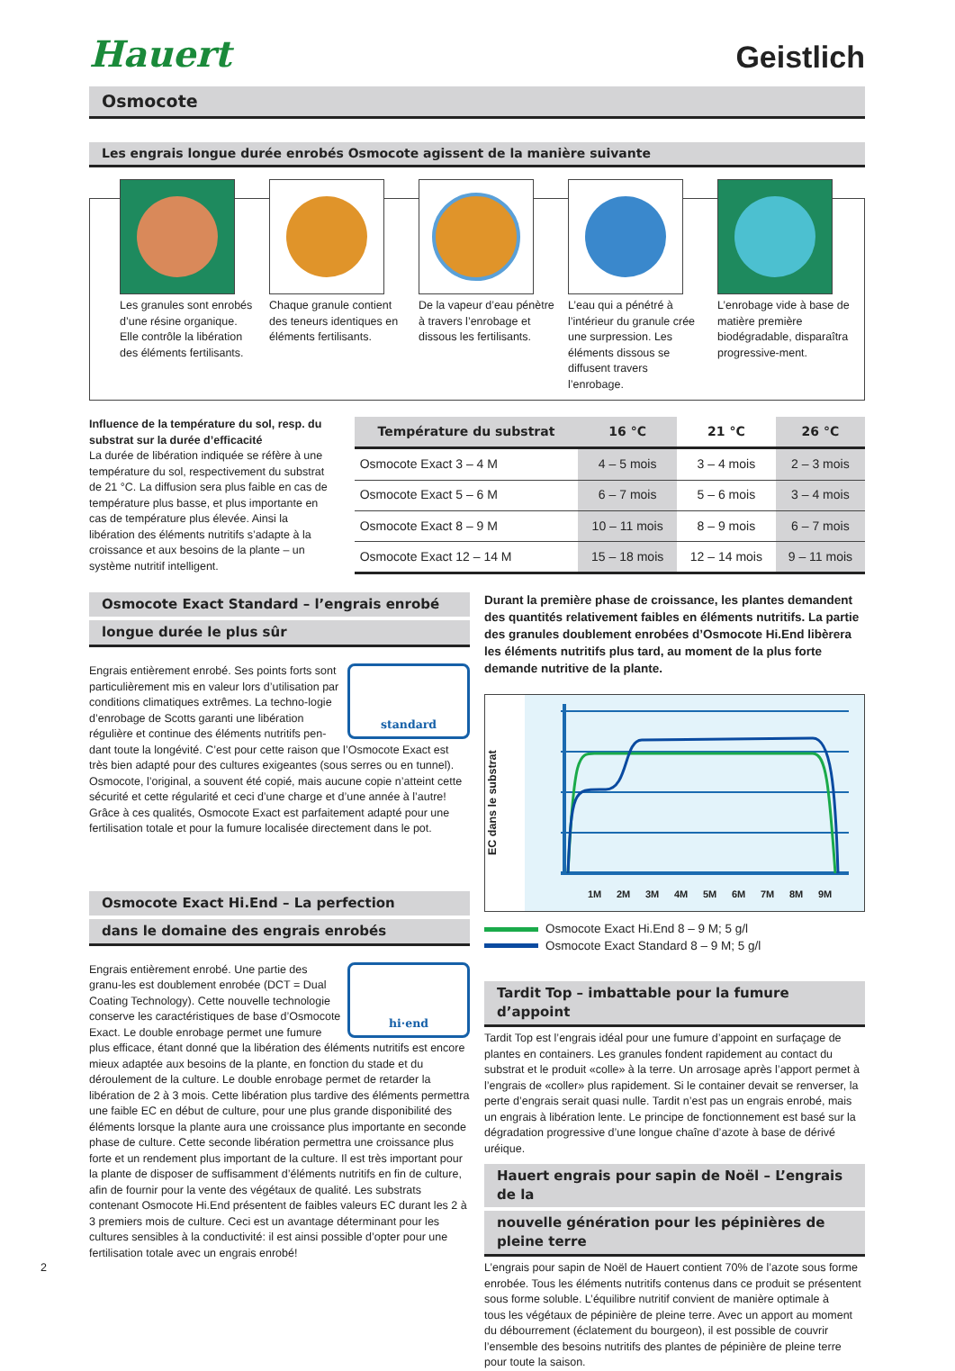Hauert
Geistlich
Osmocote
Les engrais longue durée enrobés Osmocote agissent de la manière suivante
Les granules sont enrobés d’une résine organique. Elle contrôle la libération des éléments fertilisants.
Chaque granule contient des teneurs identiques en éléments fertilisants.
De la vapeur d’eau pénètre à travers l’enrobage et dissous les fertilisants.
L’eau qui a pénétré à l’intérieur du granule crée une surpression. Les éléments dissous se diffusent travers l’enrobage.
L’enrobage vide à base de matière première biodégradable, disparaîtra progressive-ment.
Influence de la température du sol, resp. du substrat sur la durée d’efficacité
La durée de libération indiquée se réfère à une température du sol, respectivement du substrat de 21 °C. La diffusion sera plus faible en cas de température plus basse, et plus importante en cas de température plus élevée. Ainsi la libération des éléments nutritifs s’adapte à la croissance et aux besoins de la plante – un système nutritif intelligent.
| Température du substrat | 16 °C | 21 °C | 26 °C |
| --- | --- | --- | --- |
| Osmocote Exact 3 – 4 M | 4 – 5 mois | 3 – 4 mois | 2 – 3 mois |
| Osmocote Exact 5 – 6 M | 6 – 7 mois | 5 – 6 mois | 3 – 4 mois |
| Osmocote Exact 8 – 9 M | 10 – 11 mois | 8 – 9 mois | 6 – 7 mois |
| Osmocote Exact 12 – 14 M | 15 – 18 mois | 12 – 14 mois | 9 – 11 mois |
Osmocote Exact Standard – l’engrais enrobé
longue durée le plus sûr
standard Engrais entièrement enrobé. Ses points forts sont particulièrement mis en valeur lors d’utilisation par conditions climatiques extrêmes. La techno-logie d’enrobage de Scotts garanti une libération régulière et continue des éléments nutritifs pen-dant toute la longévité. C’est pour cette raison que l’Osmocote Exact est très bien adapté pour des cultures exigeantes (sous serres ou en tunnel). Osmocote, l’original, a souvent été copié, mais aucune copie n’atteint cette sécurité et cette régularité et ceci d’une charge et d’une année à l’autre! Grâce à ces qualités, Osmocote Exact est parfaitement adapté pour une fertilisation totale et pour la fumure localisée directement dans le pot.
Osmocote Exact Hi.End – La perfection
dans le domaine des engrais enrobés
hi·end Engrais entièrement enrobé. Une partie des granu-les est doublement enrobée (DCT = Dual Coating Technology). Cette nouvelle technologie conserve les caractéristiques de base d’Osmocote Exact. Le double enrobage permet une fumure plus efficace, étant donné que la libération des éléments nutritifs est encore mieux adaptée aux besoins de la plante, en fonction du stade et du déroulement de la culture. Le double enrobage permet de retarder la libération de 2 à 3 mois. Cette libération plus tardive des éléments permettra une faible EC en début de culture, pour une plus grande disponibilité des éléments lorsque la plante aura une croissance plus importante en seconde phase de culture. Cette seconde libération permettra une croissance plus forte et un rendement plus important de la culture. Il est très important pour la plante de disposer de suffisamment d’éléments nutritifs en fin de culture, afin de fournir pour la vente des végétaux de qualité. Les substrats contenant Osmocote Hi.End présentent de faibles valeurs EC durant les 2 à 3 premiers mois de culture. Ceci est un avantage déterminant pour les cultures sensibles à la conductivité: il est ainsi possible d’opter pour une fertilisation totale avec un engrais enrobé!
Durant la première phase de croissance, les plantes demandent des quantités relativement faibles en éléments nutritifs. La partie des granules doublement enrobées d’Osmocote Hi.End libèrera les éléments nutritifs plus tard, au moment de la plus forte demande nutritive de la plante.
EC dans le substrat
1M
2M
3M
4M
5M
6M
7M
8M
9M
Osmocote Exact Hi.End 8 – 9 M; 5 g/l
Osmocote Exact Standard 8 – 9 M; 5 g/l
Tardit Top – imbattable pour la fumure d’appoint
Tardit Top est l’engrais idéal pour une fumure d’appoint en surfaçage de plantes en containers. Les granules fondent rapidement au contact du substrat et le produit «colle» à la terre. Un arrosage après l’apport permet à l’engrais de «coller» plus rapidement. Si le container devait se renverser, la perte d’engrais serait quasi nulle. Tardit n’est pas un engrais enrobé, mais un engrais à libération lente. Le principe de fonctionnement est basé sur la dégradation progressive d’une longue chaîne d’azote à base de dérivé uréique.
Hauert engrais pour sapin de Noël – L’engrais de la
nouvelle génération pour les pépinières de pleine terre
L’engrais pour sapin de Noël de Hauert contient 70% de l’azote sous forme enrobée. Tous les éléments nutritifs contenus dans ce produit se présentent sous forme soluble. L’équilibre nutritif convient de manière optimale à
tous les végétaux de pépinière de pleine terre. Avec un apport au moment du débourrement (éclatement du bourgeon), il est possible de couvrir l’ensemble des besoins nutritifs des plantes de pépinière de pleine terre pour toute la saison.
2